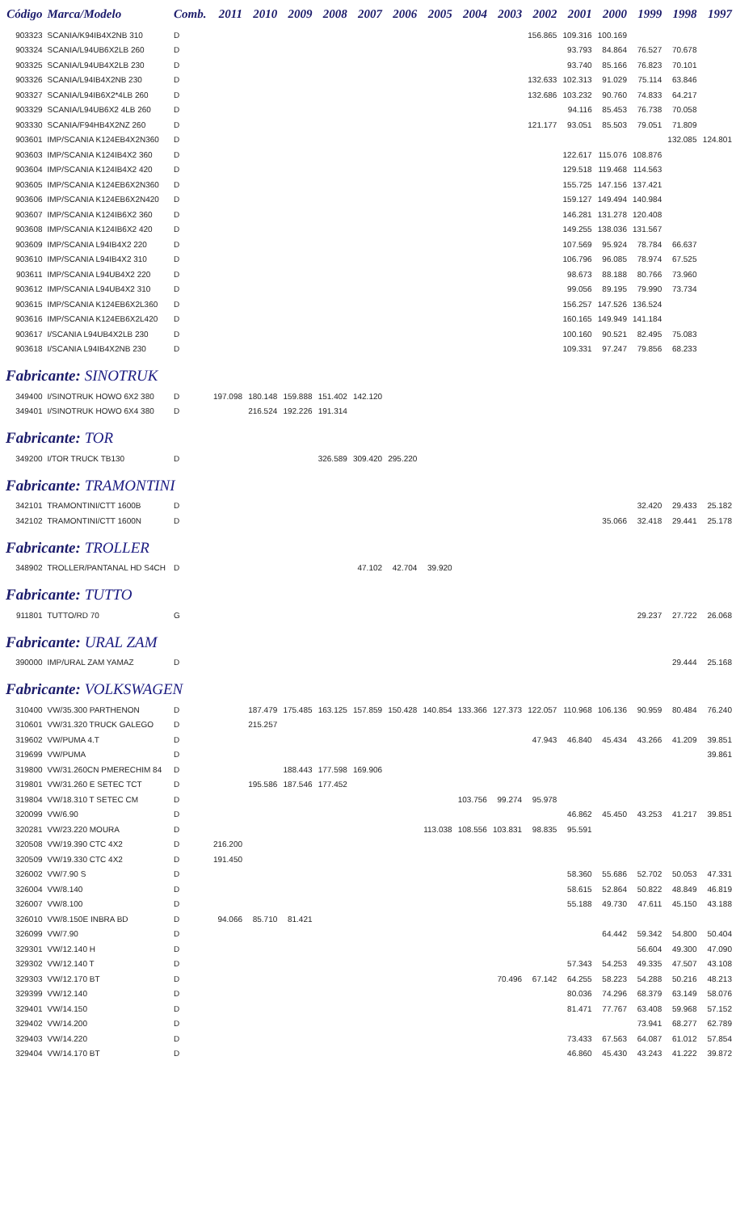| Código | Marca/Modelo | Comb. | 2011 | 2010 | 2009 | 2008 | 2007 | 2006 | 2005 | 2004 | 2003 | 2002 | 2001 | 2000 | 1999 | 1998 | 1997 |
| --- | --- | --- | --- | --- | --- | --- | --- | --- | --- | --- | --- | --- | --- | --- | --- | --- | --- |
| 903323 | SCANIA/K94IB4X2NB 310 | D | | | | | | | | | | 156.865 | 109.316 | 100.169 | | | |
| 903324 | SCANIA/L94UB6X2LB 260 | D | | | | | | | | | | | 93.793 | 84.864 | 76.527 | 70.678 | |
| 903325 | SCANIA/L94UB4X2LB 230 | D | | | | | | | | | | | 93.740 | 85.166 | 76.823 | 70.101 | |
| 903326 | SCANIA/L94IB4X2NB 230 | D | | | | | | | | | | 132.633 | 102.313 | 91.029 | 75.114 | 63.846 | |
| 903327 | SCANIA/L94IB6X2*4LB 260 | D | | | | | | | | | | 132.686 | 103.232 | 90.760 | 74.833 | 64.217 | |
| 903329 | SCANIA/L94UB6X2 4LB 260 | D | | | | | | | | | | | 94.116 | 85.453 | 76.738 | 70.058 | |
| 903330 | SCANIA/F94HB4X2NZ 260 | D | | | | | | | | | | 121.177 | 93.051 | 85.503 | 79.051 | 71.809 | |
| 903601 | IMP/SCANIA K124EB4X2N360 | D | | | | | | | | | | | | | | 132.085 | 124.801 |
| 903603 | IMP/SCANIA K124IB4X2 360 | D | | | | | | | | | | | 122.617 | 115.076 | 108.876 | | |
| 903604 | IMP/SCANIA K124IB4X2 420 | D | | | | | | | | | | | 129.518 | 119.468 | 114.563 | | |
| 903605 | IMP/SCANIA K124EB6X2N360 | D | | | | | | | | | | | 155.725 | 147.156 | 137.421 | | |
| 903606 | IMP/SCANIA K124EB6X2N420 | D | | | | | | | | | | | 159.127 | 149.494 | 140.984 | | |
| 903607 | IMP/SCANIA K124IB6X2 360 | D | | | | | | | | | | | 146.281 | 131.278 | 120.408 | | |
| 903608 | IMP/SCANIA K124IB6X2 420 | D | | | | | | | | | | | 149.255 | 138.036 | 131.567 | | |
| 903609 | IMP/SCANIA L94IB4X2 220 | D | | | | | | | | | | | 107.569 | 95.924 | 78.784 | 66.637 | |
| 903610 | IMP/SCANIA L94IB4X2 310 | D | | | | | | | | | | | 106.796 | 96.085 | 78.974 | 67.525 | |
| 903611 | IMP/SCANIA L94UB4X2 220 | D | | | | | | | | | | | 98.673 | 88.188 | 80.766 | 73.960 | |
| 903612 | IMP/SCANIA L94UB4X2 310 | D | | | | | | | | | | | 99.056 | 89.195 | 79.990 | 73.734 | |
| 903615 | IMP/SCANIA K124EB6X2L360 | D | | | | | | | | | | | 156.257 | 147.526 | 136.524 | | |
| 903616 | IMP/SCANIA K124EB6X2L420 | D | | | | | | | | | | | 160.165 | 149.949 | 141.184 | | |
| 903617 | I/SCANIA L94UB4X2LB 230 | D | | | | | | | | | | | 100.160 | 90.521 | 82.495 | 75.083 | |
| 903618 | I/SCANIA L94IB4X2NB 230 | D | | | | | | | | | | | 109.331 | 97.247 | 79.856 | 68.233 | |
| Fabricante: SINOTRUK | | | | | | | | | | | | | | | | | |
| 349400 | I/SINOTRUK HOWO 6X2 380 | D | 197.098 | 180.148 | 159.888 | 151.402 | 142.120 | | | | | | | | | | |
| 349401 | I/SINOTRUK HOWO 6X4 380 | D | | 216.524 | 192.226 | 191.314 | | | | | | | | | | | |
| Fabricante: TOR | | | | | | | | | | | | | | | | | |
| 349200 | I/TOR TRUCK TB130 | D | | | | 326.589 | 309.420 | 295.220 | | | | | | | | | |
| Fabricante: TRAMONTINI | | | | | | | | | | | | | | | | | |
| 342101 | TRAMONTINI/CTT 1600B | D | | | | | | | | | | | | | 32.420 | 29.433 | 25.182 |
| 342102 | TRAMONTINI/CTT 1600N | D | | | | | | | | | | | | 35.066 | 32.418 | 29.441 | 25.178 |
| Fabricante: TROLLER | | | | | | | | | | | | | | | | | |
| 348902 | TROLLER/PANTANAL HD S4CH | D | | | | | 47.102 | 42.704 | 39.920 | | | | | | | | |
| Fabricante: TUTTO | | | | | | | | | | | | | | | | | |
| 911801 | TUTTO/RD 70 | G | | | | | | | | | | | | | 29.237 | 27.722 | 26.068 |
| Fabricante: URAL ZAM | | | | | | | | | | | | | | | | | |
| 390000 | IMP/URAL ZAM YAMAZ | D | | | | | | | | | | | | | | 29.444 | 25.168 |
| Fabricante: VOLKSWAGEN | | | | | | | | | | | | | | | | | |
| 310400 | VW/35.300 PARTHENON | D | | 187.479 | 175.485 | 163.125 | 157.859 | 150.428 | 140.854 | 133.366 | 127.373 | 122.057 | 110.968 | 106.136 | 90.959 | 80.484 | 76.240 |
| 310601 | VW/31.320 TRUCK GALEGO | D | | 215.257 | | | | | | | | | | | | | |
| 319602 | VW/PUMA 4.T | D | | | | | | | | | | 47.943 | 46.840 | 45.434 | 43.266 | 41.209 | 39.851 |
| 319699 | VW/PUMA | D | | | | | | | | | | | | | | | 39.861 |
| 319800 | VW/31.260CN PMERECHIM 84 | D | | | 188.443 | 177.598 | 169.906 | | | | | | | | | | |
| 319801 | VW/31.260 E SETEC TCT | D | | 195.586 | 187.546 | 177.452 | | | | | | | | | | | |
| 319804 | VW/18.310 T SETEC CM | D | | | | | | | | 103.756 | 99.274 | 95.978 | | | | | |
| 320099 | VW/6.90 | D | | | | | | | | | | | 46.862 | 45.450 | 43.253 | 41.217 | 39.851 |
| 320281 | VW/23.220 MOURA | D | | | | | | | 113.038 | 108.556 | 103.831 | 98.835 | 95.591 | | | | |
| 320508 | VW/19.390 CTC 4X2 | D | 216.200 | | | | | | | | | | | | | | |
| 320509 | VW/19.330 CTC 4X2 | D | 191.450 | | | | | | | | | | | | | | |
| 326002 | VW/7.90 S | D | | | | | | | | | | | 58.360 | 55.686 | 52.702 | 50.053 | 47.331 |
| 326004 | VW/8.140 | D | | | | | | | | | | | 58.615 | 52.864 | 50.822 | 48.849 | 46.819 |
| 326007 | VW/8.100 | D | | | | | | | | | | | 55.188 | 49.730 | 47.611 | 45.150 | 43.188 |
| 326010 | VW/8.150E INBRA BD | D | 94.066 | 85.710 | 81.421 | | | | | | | | | | | | |
| 326099 | VW/7.90 | D | | | | | | | | | | | | 64.442 | 59.342 | 54.800 | 50.404 |
| 329301 | VW/12.140 H | D | | | | | | | | | | | | | 56.604 | 49.300 | 47.090 |
| 329302 | VW/12.140 T | D | | | | | | | | | | | 57.343 | 54.253 | 49.335 | 47.507 | 43.108 |
| 329303 | VW/12.170 BT | D | | | | | | | | | 70.496 | 67.142 | 64.255 | 58.223 | 54.288 | 50.216 | 48.213 |
| 329399 | VW/12.140 | D | | | | | | | | | | | 80.036 | 74.296 | 68.379 | 63.149 | 58.076 |
| 329401 | VW/14.150 | D | | | | | | | | | | | 81.471 | 77.767 | 63.408 | 59.968 | 57.152 |
| 329402 | VW/14.200 | D | | | | | | | | | | | | | 73.941 | 68.277 | 62.789 |
| 329403 | VW/14.220 | D | | | | | | | | | | | 73.433 | 67.563 | 64.087 | 61.012 | 57.854 |
| 329404 | VW/14.170 BT | D | | | | | | | | | | | 46.860 | 45.430 | 43.243 | 41.222 | 39.872 |